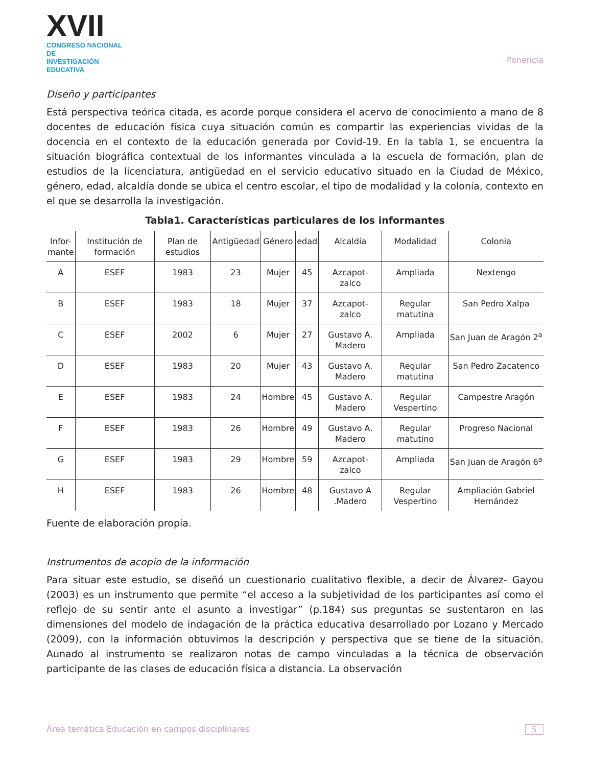XVII
CONGRESO NACIONAL DE
INVESTIGACIÓN EDUCATIVA
Ponencia
Diseño y participantes
Está perspectiva teórica citada, es acorde porque considera el acervo de conocimiento a mano de 8 docentes de educación física cuya situación común es compartir las experiencias vividas de la docencia en el contexto de la educación generada por Covid-19. En la tabla 1, se encuentra la situación biográfica contextual de los informantes vinculada a la escuela de formación, plan de estudios de la licenciatura, antigüedad en el servicio educativo situado en la Ciudad de México, género, edad, alcaldía donde se ubica el centro escolar, el tipo de modalidad y la colonia, contexto en el que se desarrolla la investigación.
Tabla1. Características particulares de los informantes
| Infor- mante | Institución de formación | Plan de estudios | Antigüedad | Género | edad | Alcaldía | Modalidad | Colonia |
| --- | --- | --- | --- | --- | --- | --- | --- | --- |
| A | ESEF | 1983 | 23 | Mujer | 45 | Azcapot- zalco | Ampliada | Nextengo |
| B | ESEF | 1983 | 18 | Mujer | 37 | Azcapot- zalco | Regular matutina | San Pedro Xalpa |
| C | ESEF | 2002 | 6 | Mujer | 27 | Gustavo A. Madero | Ampliada | San Juan de Aragón 2<sup>a</sup> |
| D | ESEF | 1983 | 20 | Mujer | 43 | Gustavo A. Madero | Regular matutina | San Pedro Zacatenco |
| E | ESEF | 1983 | 24 | Hombre | 45 | Gustavo A. Madero | Regular Vespertino | Campestre Aragón |
| F | ESEF | 1983 | 26 | Hombre | 49 | Gustavo A. Madero | Regular matutino | Progreso Nacional |
| G | ESEF | 1983 | 29 | Hombre | 59 | Azcapot- zalco | Ampliada | San Juan de Aragón 6<sup>a</sup> |
| H | ESEF | 1983 | 26 | Hombre | 48 | Gustavo A .Madero | Regular Vespertino | Ampliación Gabriel Hernández |
Fuente de elaboración propia.
Instrumentos de acopio de la información
Para situar este estudio, se diseñó un cuestionario cualitativo flexible, a decir de Álvarez- Gayou (2003) es un instrumento que permite “el acceso a la subjetividad de los participantes así como el reflejo de su sentir ante el asunto a investigar” (p.184) sus preguntas se sustentaron en las dimensiones del modelo de indagación de la práctica educativa desarrollado por Lozano y Mercado (2009), con la información obtuvimos la descripción y perspectiva que se tiene de la situación. Aunado al instrumento se realizaron notas de campo vinculadas a la técnica de observación participante de las clases de educación física a distancia. La observación
Área temática Educación en campos disciplinares 5